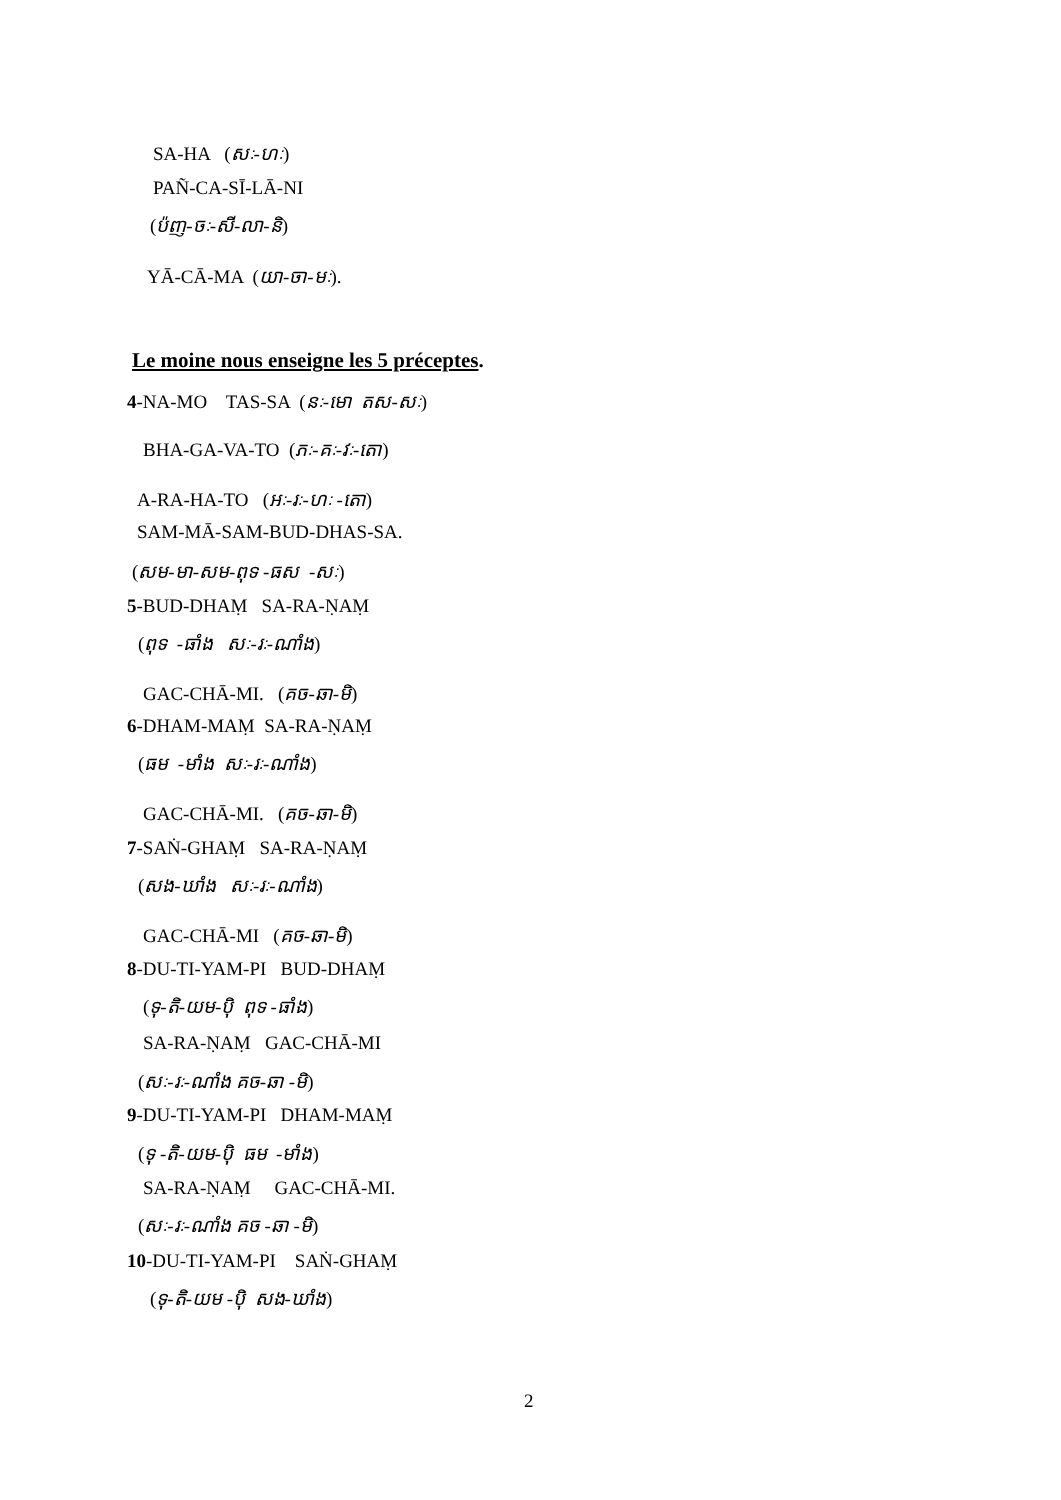SA-HA (សៈ-ហៈ)
PAÑ-CA-SĪ-LĀ-NI
(ប៉ញ-ចៈ-សី-លា-និ)
YĀ-CĀ-MA (យា-ចា-មៈ).
Le moine nous enseigne les 5 préceptes.
4-NA-MO TAS-SA (នៈ-មោ តស-សៈ)
BHA-GA-VA-TO (ភៈ-គៈ-វៈ-តោ)
A-RA-HA-TO (អៈ-រៈ-ហៈ -តោ)
SAM-MĀ-SAM-BUD-DHAS-SA.
(សម-មា-សម-ពុទ -ធស -សៈ)
5-BUD-DHAṂ SA-RA-ṆAṂ
(ពុទ -ធាំង សៈ-រៈ-ណាំង)
GAC-CHĀ-MI. (គច-ឆា-មិ)
6-DHAM-MAṂ SA-RA-ṆAṂ
(ធម -មាំង សៈ-រៈ-ណាំង)
GAC-CHĀ-MI. (គច-ឆា-មិ)
7-SAṄ-GHAṂ SA-RA-ṆAṂ
(សង-ឃាំង សៈ-រៈ-ណាំង)
GAC-CHĀ-MI (គច-ឆា-មិ)
8-DU-TI-YAM-PI BUD-DHAṂ
(ទុ-តិ-យម-ប៉ិ ពុទ -ធាំង)
SA-RA-ṆAṂ GAC-CHĀ-MI
(សៈ-រៈ-ណាំង គច-ឆា -មិ)
9-DU-TI-YAM-PI DHAM-MAṂ
(ទុ -តិ-យម-ប៉ិ ធម -មាំង)
SA-RA-ṆAṂ GAC-CHĀ-MI.
(សៈ-រៈ-ណាំង គច -ឆា -មិ)
10-DU-TI-YAM-PI SAṄ-GHAṂ
(ទុ-តិ-យម -ប៉ិ សង-ឃាំង)
2